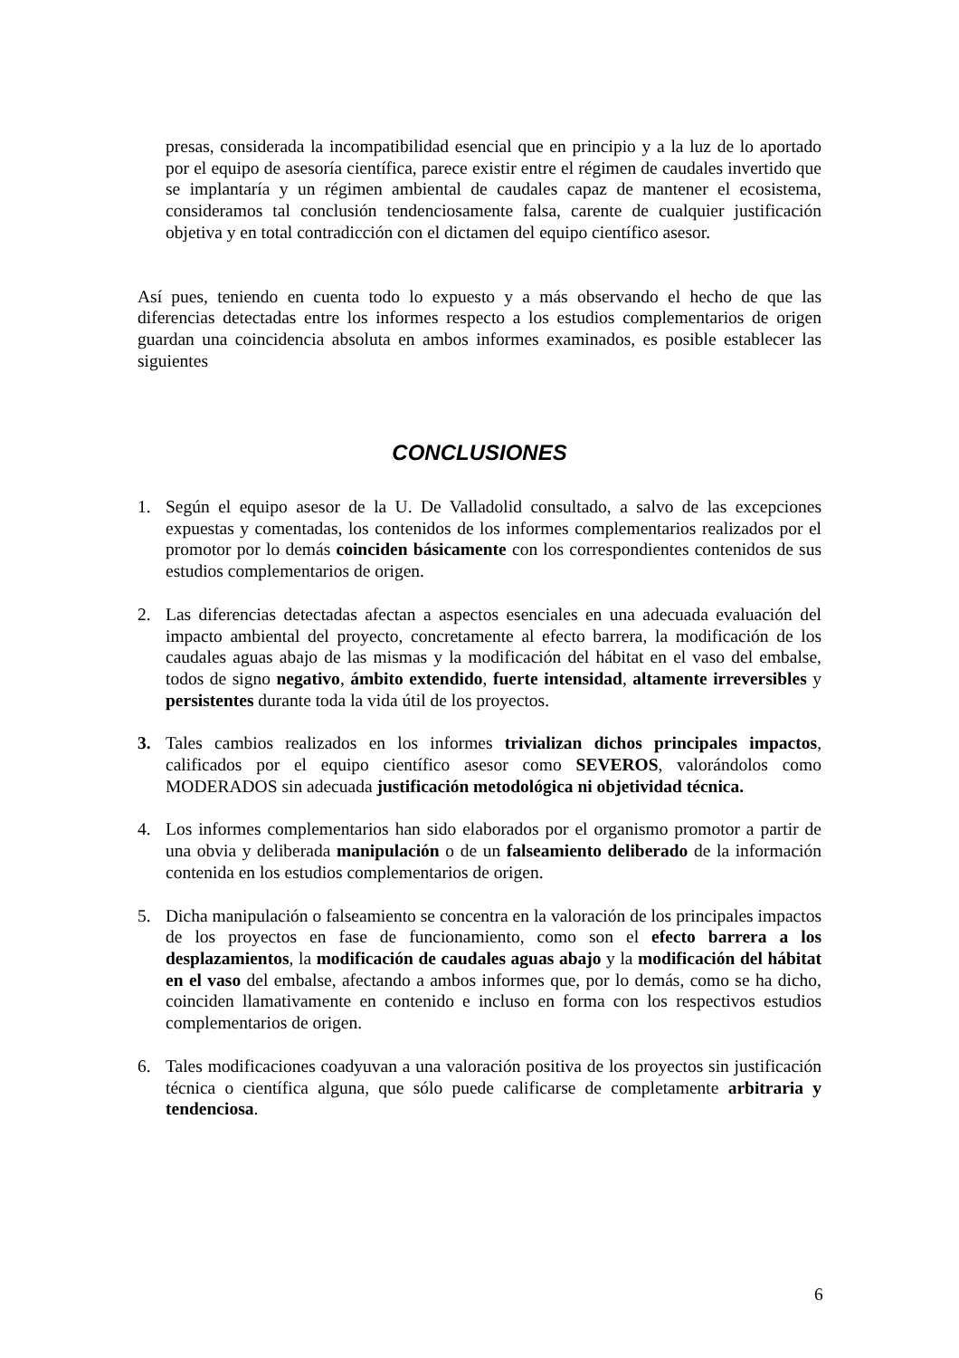presas, considerada la incompatibilidad esencial que en principio y a la luz de lo aportado por el equipo de asesoría científica, parece existir entre el régimen de caudales invertido que se implantaría y un régimen ambiental de caudales capaz de mantener el ecosistema, consideramos tal conclusión tendenciosamente falsa, carente de cualquier justificación objetiva y en total contradicción con el dictamen del equipo científico asesor.
Así pues, teniendo en cuenta todo lo expuesto y a más observando el hecho de que las diferencias detectadas entre los informes respecto a los estudios complementarios de origen guardan una coincidencia absoluta en ambos informes examinados, es posible establecer las siguientes
CONCLUSIONES
1. Según el equipo asesor de la U. De Valladolid consultado, a salvo de las excepciones expuestas y comentadas, los contenidos de los informes complementarios realizados por el promotor por lo demás coinciden básicamente con los correspondientes contenidos de sus estudios complementarios de origen.
2. Las diferencias detectadas afectan a aspectos esenciales en una adecuada evaluación del impacto ambiental del proyecto, concretamente al efecto barrera, la modificación de los caudales aguas abajo de las mismas y la modificación del hábitat en el vaso del embalse, todos de signo negativo, ámbito extendido, fuerte intensidad, altamente irreversibles y persistentes durante toda la vida útil de los proyectos.
3. Tales cambios realizados en los informes trivializan dichos principales impactos, calificados por el equipo científico asesor como SEVEROS, valorándolos como MODERADOS sin adecuada justificación metodológica ni objetividad técnica.
4. Los informes complementarios han sido elaborados por el organismo promotor a partir de una obvia y deliberada manipulación o de un falseamiento deliberado de la información contenida en los estudios complementarios de origen.
5. Dicha manipulación o falseamiento se concentra en la valoración de los principales impactos de los proyectos en fase de funcionamiento, como son el efecto barrera a los desplazamientos, la modificación de caudales aguas abajo y la modificación del hábitat en el vaso del embalse, afectando a ambos informes que, por lo demás, como se ha dicho, coinciden llamativamente en contenido e incluso en forma con los respectivos estudios complementarios de origen.
6. Tales modificaciones coadyuvan a una valoración positiva de los proyectos sin justificación técnica o científica alguna, que sólo puede calificarse de completamente arbitraria y tendenciosa.
6